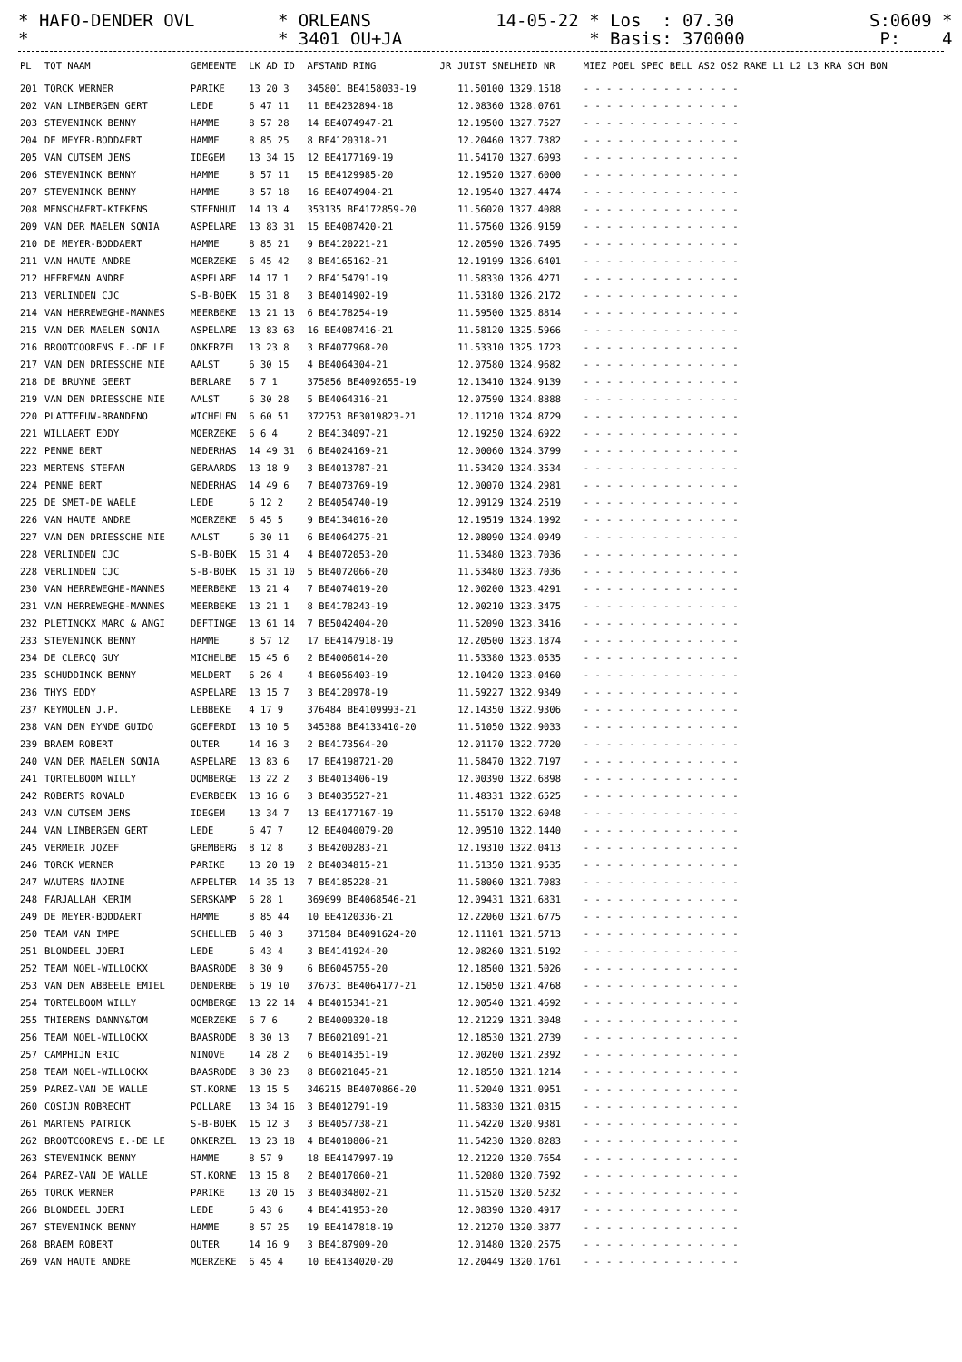* HAFO-DENDER OVL * ORLEANS 14-05-22 * Los : 07.30 S:0609 * * * 3401 OU+JA * Basis: 370000 P: 4 *
| PL | TOT NAAM | GEMEENTE | LK AD ID | AFSTAND RING | JR | JUIST SNELHEID NR | MIEZ POEL SPEC BELL AS2 OS2 RAKE L1 L2 L3 KRA SCH BON |
| --- | --- | --- | --- | --- | --- | --- | --- |
| 201 | TORCK WERNER | PARIKE | 13 20 3 | 345801 BE4158033-19 | | 11.50100 1329.1518 | - - - - - - - - - - - - - - |
| 202 | VAN LIMBERGEN GERT | LEDE | 6 47 11 | 11 BE4232894-18 | | 12.08360 1328.0761 | - - - - - - - - - - - - - - |
| 203 | STEVENINCK BENNY | HAMME | 8 57 28 | 14 BE4074947-21 | | 12.19500 1327.7527 | - - - - - - - - - - - - - - |
| 204 | DE MEYER-BODDAERT | HAMME | 8 85 25 | 8 BE4120318-21 | | 12.20460 1327.7382 | - - - - - - - - - - - - - - |
| 205 | VAN CUTSEM JENS | IDEGEM | 13 34 15 | 12 BE4177169-19 | | 11.54170 1327.6093 | - - - - - - - - - - - - - - |
| 206 | STEVENINCK BENNY | HAMME | 8 57 11 | 15 BE4129985-20 | | 12.19520 1327.6000 | - - - - - - - - - - - - - - |
| 207 | STEVENINCK BENNY | HAMME | 8 57 18 | 16 BE4074904-21 | | 12.19540 1327.4474 | - - - - - - - - - - - - - - |
| 208 | MENSCHAERT-KIEKENS | STEENHUI | 14 13 4 | 353135 BE4172859-20 | | 11.56020 1327.4088 | - - - - - - - - - - - - - - |
| 209 | VAN DER MAELEN SONIA | ASPELARE | 13 83 31 | 15 BE4087420-21 | | 11.57560 1326.9159 | - - - - - - - - - - - - - - |
| 210 | DE MEYER-BODDAERT | HAMME | 8 85 21 | 9 BE4120221-21 | | 12.20590 1326.7495 | - - - - - - - - - - - - - - |
| 211 | VAN HAUTE ANDRE | MOERZEKE | 6 45 42 | 8 BE4165162-21 | | 12.19199 1326.6401 | - - - - - - - - - - - - - - |
| 212 | HEEREMAN ANDRE | ASPELARE | 14 17 1 | 2 BE4154791-19 | | 11.58330 1326.4271 | - - - - - - - - - - - - - - |
| 213 | VERLINDEN CJC | S-B-BOEK | 15 31 8 | 3 BE4014902-19 | | 11.53180 1326.2172 | - - - - - - - - - - - - - - |
| 214 | VAN HERREWEGHE-MANNES | MEERBEKE | 13 21 13 | 6 BE4178254-19 | | 11.59500 1325.8814 | - - - - - - - - - - - - - - |
| 215 | VAN DER MAELEN SONIA | ASPELARE | 13 83 63 | 16 BE4087416-21 | | 11.58120 1325.5966 | - - - - - - - - - - - - - - |
| 216 | BROOTCOORENS E.-DE LE | ONKERZEL | 13 23 8 | 3 BE4077968-20 | | 11.53310 1325.1723 | - - - - - - - - - - - - - - |
| 217 | VAN DEN DRIESSCHE NIE | AALST | 6 30 15 | 4 BE4064304-21 | | 12.07580 1324.9682 | - - - - - - - - - - - - - - |
| 218 | DE BRUYNE GEERT | BERLARE | 6 7 1 | 375856 BE4092655-19 | | 12.13410 1324.9139 | - - - - - - - - - - - - - - |
| 219 | VAN DEN DRIESSCHE NIE | AALST | 6 30 28 | 5 BE4064316-21 | | 12.07590 1324.8888 | - - - - - - - - - - - - - - |
| 220 | PLATTEEUW-BRANDENO | WICHELEN | 6 60 51 | 372753 BE3019823-21 | | 12.11210 1324.8729 | - - - - - - - - - - - - - - |
| 221 | WILLAERT EDDY | MOERZEKE | 6 6 4 | 2 BE4134097-21 | | 12.19250 1324.6922 | - - - - - - - - - - - - - - |
| 222 | PENNE BERT | NEDERHAS | 14 49 31 | 6 BE4024169-21 | | 12.00060 1324.3799 | - - - - - - - - - - - - - - |
| 223 | MERTENS STEFAN | GERAARDS | 13 18 9 | 3 BE4013787-21 | | 11.53420 1324.3534 | - - - - - - - - - - - - - - |
| 224 | PENNE BERT | NEDERHAS | 14 49 6 | 7 BE4073769-19 | | 12.00070 1324.2981 | - - - - - - - - - - - - - - |
| 225 | DE SMET-DE WAELE | LEDE | 6 12 2 | 2 BE4054740-19 | | 12.09129 1324.2519 | - - - - - - - - - - - - - - |
| 226 | VAN HAUTE ANDRE | MOERZEKE | 6 45 5 | 9 BE4134016-20 | | 12.19519 1324.1992 | - - - - - - - - - - - - - - |
| 227 | VAN DEN DRIESSCHE NIE | AALST | 6 30 11 | 6 BE4064275-21 | | 12.08090 1324.0949 | - - - - - - - - - - - - - - |
| 228 | VERLINDEN CJC | S-B-BOEK | 15 31 4 | 4 BE4072053-20 | | 11.53480 1323.7036 | - - - - - - - - - - - - - - |
| 228 | VERLINDEN CJC | S-B-BOEK | 15 31 10 | 5 BE4072066-20 | | 11.53480 1323.7036 | - - - - - - - - - - - - - - |
| 230 | VAN HERREWEGHE-MANNES | MEERBEKE | 13 21 4 | 7 BE4074019-20 | | 12.00200 1323.4291 | - - - - - - - - - - - - - - |
| 231 | VAN HERREWEGHE-MANNES | MEERBEKE | 13 21 1 | 8 BE4178243-19 | | 12.00210 1323.3475 | - - - - - - - - - - - - - - |
| 232 | PLETINCKX MARC & ANGI | DEFTINGE | 13 61 14 | 7 BE5042404-20 | | 11.52090 1323.3416 | - - - - - - - - - - - - - - |
| 233 | STEVENINCK BENNY | HAMME | 8 57 12 | 17 BE4147918-19 | | 12.20500 1323.1874 | - - - - - - - - - - - - - - |
| 234 | DE CLERCQ GUY | MICHELBE | 15 45 6 | 2 BE4006014-20 | | 11.53380 1323.0535 | - - - - - - - - - - - - - - |
| 235 | SCHUDDINCK BENNY | MELDERT | 6 26 4 | 4 BE6056403-19 | | 12.10420 1323.0460 | - - - - - - - - - - - - - - |
| 236 | THYS EDDY | ASPELARE | 13 15 7 | 3 BE4120978-19 | | 11.59227 1322.9349 | - - - - - - - - - - - - - - |
| 237 | KEYMOLEN J.P. | LEBBEKE | 4 17 9 | 376484 BE4109993-21 | | 12.14350 1322.9306 | - - - - - - - - - - - - - - |
| 238 | VAN DEN EYNDE GUIDO | GOEFERDI | 13 10 5 | 345388 BE4133410-20 | | 11.51050 1322.9033 | - - - - - - - - - - - - - - |
| 239 | BRAEM ROBERT | OUTER | 14 16 3 | 2 BE4173564-20 | | 12.01170 1322.7720 | - - - - - - - - - - - - - - |
| 240 | VAN DER MAELEN SONIA | ASPELARE | 13 83 6 | 17 BE4198721-20 | | 11.58470 1322.7197 | - - - - - - - - - - - - - - |
| 241 | TORTELBOOM WILLY | OOMBERGE | 13 22 2 | 3 BE4013406-19 | | 12.00390 1322.6898 | - - - - - - - - - - - - - - |
| 242 | ROBERTS RONALD | EVERBEEK | 13 16 6 | 3 BE4035527-21 | | 11.48331 1322.6525 | - - - - - - - - - - - - - - |
| 243 | VAN CUTSEM JENS | IDEGEM | 13 34 7 | 13 BE4177167-19 | | 11.55170 1322.6048 | - - - - - - - - - - - - - - |
| 244 | VAN LIMBERGEN GERT | LEDE | 6 47 7 | 12 BE4040079-20 | | 12.09510 1322.1440 | - - - - - - - - - - - - - - |
| 245 | VERMEIR JOZEF | GREMBERG | 8 12 8 | 3 BE4200283-21 | | 12.19310 1322.0413 | - - - - - - - - - - - - - - |
| 246 | TORCK WERNER | PARIKE | 13 20 19 | 2 BE4034815-21 | | 11.51350 1321.9535 | - - - - - - - - - - - - - - |
| 247 | WAUTERS NADINE | APPELTER | 14 35 13 | 7 BE4185228-21 | | 11.58060 1321.7083 | - - - - - - - - - - - - - - |
| 248 | FARJALLAH KERIM | SERSKAMP | 6 28 1 | 369699 BE4068546-21 | | 12.09431 1321.6831 | - - - - - - - - - - - - - - |
| 249 | DE MEYER-BODDAERT | HAMME | 8 85 44 | 10 BE4120336-21 | | 12.22060 1321.6775 | - - - - - - - - - - - - - - |
| 250 | TEAM VAN IMPE | SCHELLEB | 6 40 3 | 371584 BE4091624-20 | | 12.11101 1321.5713 | - - - - - - - - - - - - - - |
| 251 | BLONDEEL JOERI | LEDE | 6 43 4 | 3 BE4141924-20 | | 12.08260 1321.5192 | - - - - - - - - - - - - - - |
| 252 | TEAM NOEL-WILLOCKX | BAASRODE | 8 30 9 | 6 BE6045755-20 | | 12.18500 1321.5026 | - - - - - - - - - - - - - - |
| 253 | VAN DEN ABBEELE EMIEL | DENDERBE | 6 19 10 | 376731 BE4064177-21 | | 12.15050 1321.4768 | - - - - - - - - - - - - - - |
| 254 | TORTELBOOM WILLY | OOMBERGE | 13 22 14 | 4 BE4015341-21 | | 12.00540 1321.4692 | - - - - - - - - - - - - - - |
| 255 | THIERENS DANNY&TOM | MOERZEKE | 6 7 6 | 2 BE4000320-18 | | 12.21229 1321.3048 | - - - - - - - - - - - - - - |
| 256 | TEAM NOEL-WILLOCKX | BAASRODE | 8 30 13 | 7 BE6021091-21 | | 12.18530 1321.2739 | - - - - - - - - - - - - - - |
| 257 | CAMPHIJN ERIC | NINOVE | 14 28 2 | 6 BE4014351-19 | | 12.00200 1321.2392 | - - - - - - - - - - - - - - |
| 258 | TEAM NOEL-WILLOCKX | BAASRODE | 8 30 23 | 8 BE6021045-21 | | 12.18550 1321.1214 | - - - - - - - - - - - - - - |
| 259 | PAREZ-VAN DE WALLE | ST.KORNE | 13 15 5 | 346215 BE4070866-20 | | 11.52040 1321.0951 | - - - - - - - - - - - - - - |
| 260 | COSIJN ROBRECHT | POLLARE | 13 34 16 | 3 BE4012791-19 | | 11.58330 1321.0315 | - - - - - - - - - - - - - - |
| 261 | MARTENS PATRICK | S-B-BOEK | 15 12 3 | 3 BE4057738-21 | | 11.54220 1320.9381 | - - - - - - - - - - - - - - |
| 262 | BROOTCOORENS E.-DE LE | ONKERZEL | 13 23 18 | 4 BE4010806-21 | | 11.54230 1320.8283 | - - - - - - - - - - - - - - |
| 263 | STEVENINCK BENNY | HAMME | 8 57 9 | 18 BE4147997-19 | | 12.21220 1320.7654 | - - - - - - - - - - - - - - |
| 264 | PAREZ-VAN DE WALLE | ST.KORNE | 13 15 8 | 2 BE4017060-21 | | 11.52080 1320.7592 | - - - - - - - - - - - - - - |
| 265 | TORCK WERNER | PARIKE | 13 20 15 | 3 BE4034802-21 | | 11.51520 1320.5232 | - - - - - - - - - - - - - - |
| 266 | BLONDEEL JOERI | LEDE | 6 43 6 | 4 BE4141953-20 | | 12.08390 1320.4917 | - - - - - - - - - - - - - - |
| 267 | STEVENINCK BENNY | HAMME | 8 57 25 | 19 BE4147818-19 | | 12.21270 1320.3877 | - - - - - - - - - - - - - - |
| 268 | BRAEM ROBERT | OUTER | 14 16 9 | 3 BE4187909-20 | | 12.01480 1320.2575 | - - - - - - - - - - - - - - |
| 269 | VAN HAUTE ANDRE | MOERZEKE | 6 45 4 | 10 BE4134020-20 | | 12.20449 1320.1761 | - - - - - - - - - - - - - - |